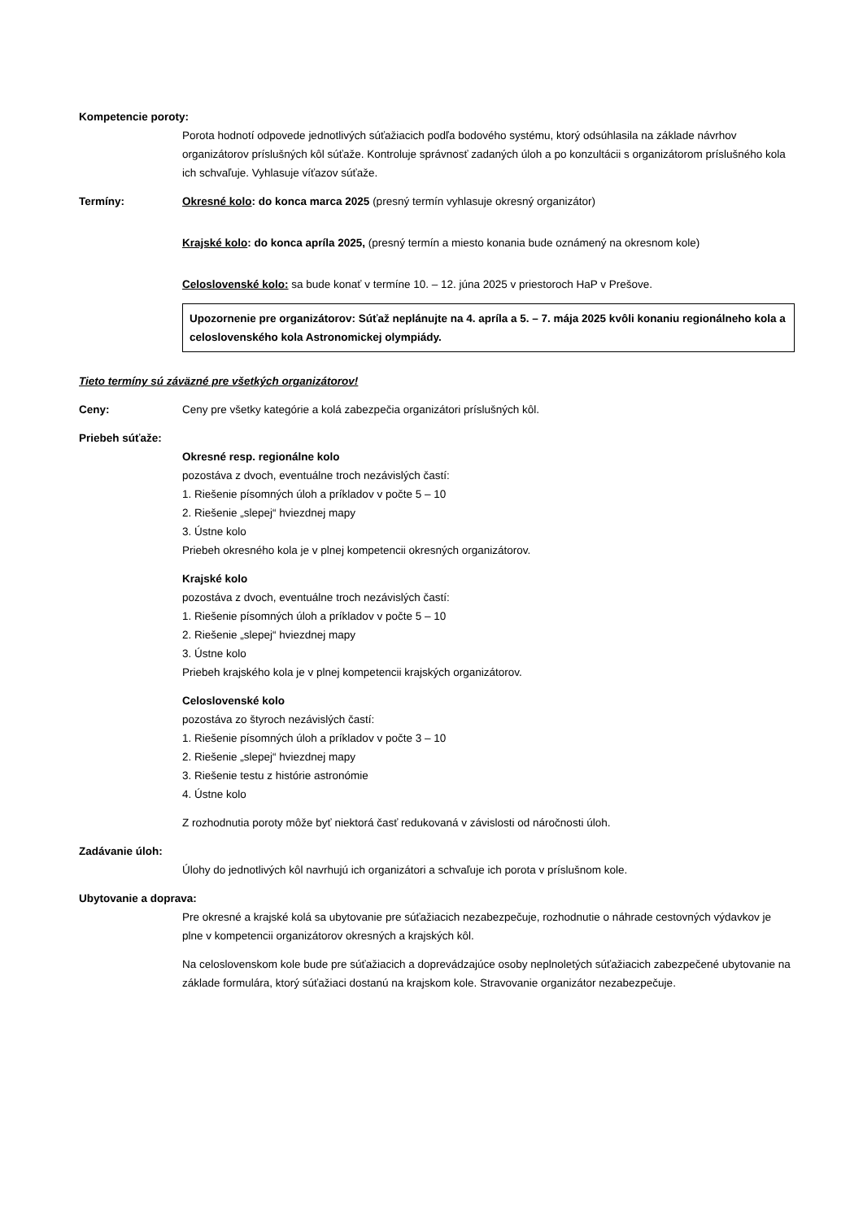Kompetencie poroty:
Porota hodnotí odpovede jednotlivých súťažiacich podľa bodového systému, ktorý odsúhlasila na základe návrhov organizátorov príslušných kôl súťaže. Kontroluje správnosť zadaných úloh a po konzultácii s organizátorom príslušného kola ich schvaľuje. Vyhlasuje víťazov súťaže.
Termíny: Okresné kolo: do konca marca 2025 (presný termín vyhlasuje okresný organizátor)
Krajské kolo: do konca apríla 2025, (presný termín a miesto konania bude oznámený na okresnom kole)
Celoslovenské kolo: sa bude konať v termíne 10. – 12. júna 2025 v priestoroch HaP v Prešove.
Upozornenie pre organizátorov: Súťaž neplánujte na 4. apríla a 5. – 7. mája 2025 kvôli konaniu regionálneho kola a celoslovenského kola Astronomickej olympiády.
Tieto termíny sú záväzné pre všetkých organizátorov!
Ceny: Ceny pre všetky kategórie a kolá zabezpečia organizátori príslušných kôl.
Priebeh súťaže:
Okresné resp. regionálne kolo
pozostáva z dvoch, eventuálne troch nezávislých častí:
1. Riešenie písomných úloh a príkladov v počte 5 – 10
2. Riešenie „slepej“ hviezdnej mapy
3. Ústne kolo
Priebeh okresného kola je v plnej kompetencii okresných organizátorov.
Krajské kolo
pozostáva z dvoch, eventuálne troch nezávislých častí:
1. Riešenie písomných úloh a príkladov v počte 5 – 10
2. Riešenie „slepej“ hviezdnej mapy
3. Ústne kolo
Priebeh krajského kola je v plnej kompetencii krajských organizátorov.
Celoslovenské kolo
pozostáva zo štyroch nezávislých častí:
1. Riešenie písomných úloh a príkladov v počte 3 – 10
2. Riešenie „slepej“ hviezdnej mapy
3. Riešenie testu z histórie astronómie
4. Ústne kolo
Z rozhodnutia poroty môže byť niektorá časť redukovaná v závislosti od náročnosti úloh.
Zadávanie úloh:
Úlohy do jednotlivých kôl navrhujú ich organizátori a schvaľuje ich porota v príslušnom kole.
Ubytovanie a doprava:
Pre okresné a krajské kolá sa ubytovanie pre súťažiacich nezabezpečuje, rozhodnutie o náhrade cestovných výdavkov je plne v kompetencii organizátorov okresných a krajských kôl.
Na celoslovenskom kole bude pre súťažiacich a doprevádzajúce osoby neplnoletých súťažiacich zabezpečené ubytovanie na základe formulára, ktorý súťažiaci dostanú na krajskom kole. Stravovanie organizátor nezabezpečuje.